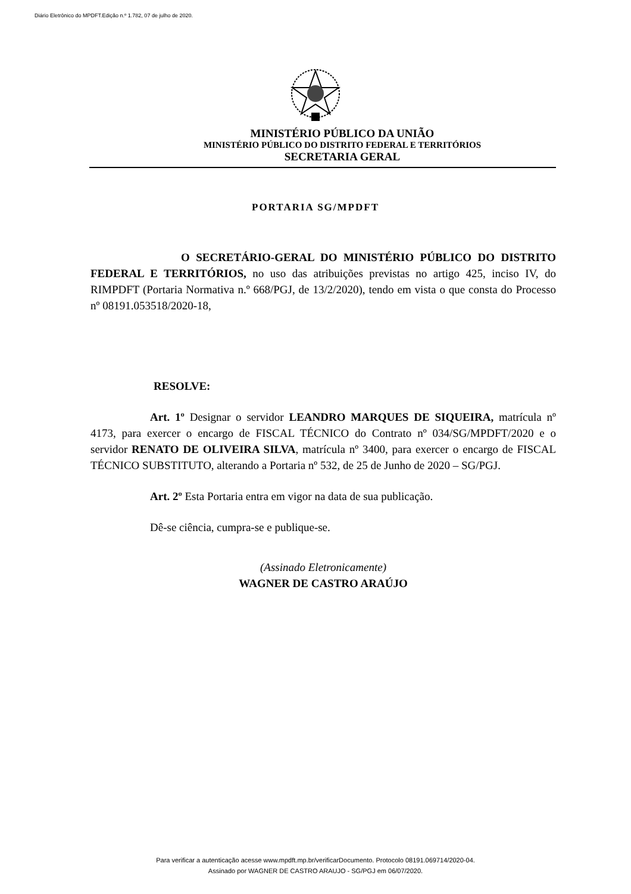Diário Eletrônico do MPDFT.Edição n.º 1.782, 07 de julho de 2020.
MINISTÉRIO PÚBLICO DA UNIÃO
MINISTÉRIO PÚBLICO DO DISTRITO FEDERAL E TERRITÓRIOS
SECRETARIA GERAL
PORTARIA SG/MPDFT
O SECRETÁRIO-GERAL DO MINISTÉRIO PÚBLICO DO DISTRITO FEDERAL E TERRITÓRIOS, no uso das atribuições previstas no artigo 425, inciso IV, do RIMPDFT (Portaria Normativa n.º 668/PGJ, de 13/2/2020), tendo em vista o que consta do Processo nº 08191.053518/2020-18,
RESOLVE:
Art. 1º Designar o servidor LEANDRO MARQUES DE SIQUEIRA, matrícula nº 4173, para exercer o encargo de FISCAL TÉCNICO do Contrato nº 034/SG/MPDFT/2020 e o servidor RENATO DE OLIVEIRA SILVA, matrícula nº 3400, para exercer o encargo de FISCAL TÉCNICO SUBSTITUTO, alterando a Portaria nº 532, de 25 de Junho de 2020 – SG/PGJ.
Art. 2º Esta Portaria entra em vigor na data de sua publicação.
Dê-se ciência, cumpra-se e publique-se.
(Assinado Eletronicamente)
WAGNER DE CASTRO ARAÚJO
Para verificar a autenticação acesse www.mpdft.mp.br/verificarDocumento. Protocolo 08191.069714/2020-04.
Assinado por WAGNER DE CASTRO ARAUJO - SG/PGJ em 06/07/2020.